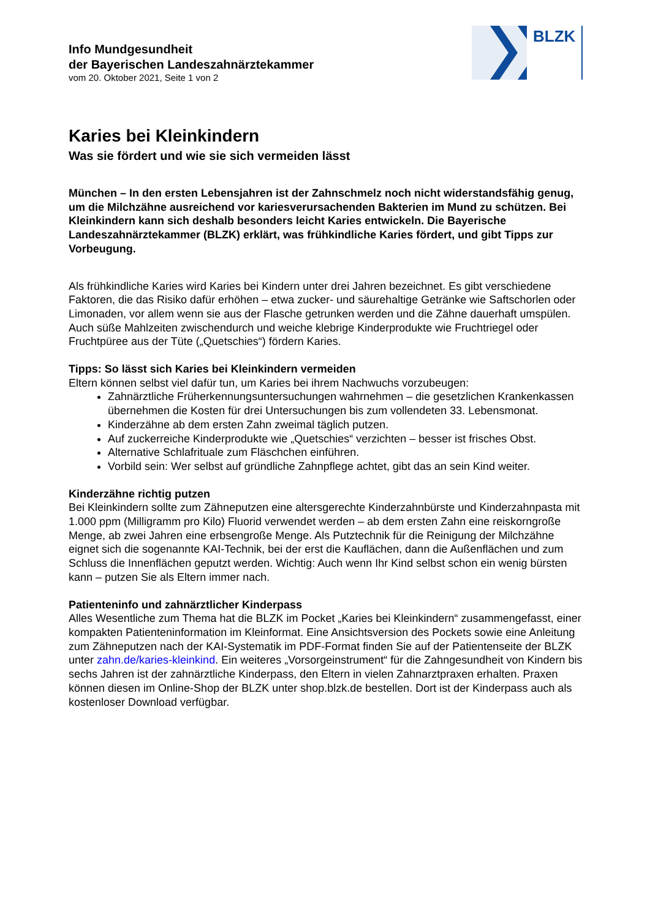BLZK
Info Mundgesundheit
der Bayerischen Landeszahnärztekammer
vom 20. Oktober 2021, Seite 1 von 2
Karies bei Kleinkindern
Was sie fördert und wie sie sich vermeiden lässt
München – In den ersten Lebensjahren ist der Zahnschmelz noch nicht widerstandsfähig genug, um die Milchzähne ausreichend vor kariesverursachenden Bakterien im Mund zu schützen. Bei Kleinkindern kann sich deshalb besonders leicht Karies entwickeln. Die Bayerische Landeszahnärztekammer (BLZK) erklärt, was frühkindliche Karies fördert, und gibt Tipps zur Vorbeugung.
Als frühkindliche Karies wird Karies bei Kindern unter drei Jahren bezeichnet. Es gibt verschiedene Faktoren, die das Risiko dafür erhöhen – etwa zucker- und säurehaltige Getränke wie Saftschorlen oder Limonaden, vor allem wenn sie aus der Flasche getrunken werden und die Zähne dauerhaft umspülen. Auch süße Mahlzeiten zwischendurch und weiche klebrige Kinderprodukte wie Fruchtriegel oder Fruchtpüree aus der Tüte („Quetschies“) fördern Karies.
Tipps: So lässt sich Karies bei Kleinkindern vermeiden
Eltern können selbst viel dafür tun, um Karies bei ihrem Nachwuchs vorzubeugen:
Zahnärztliche Früherkennungsuntersuchungen wahrnehmen – die gesetzlichen Krankenkassen übernehmen die Kosten für drei Untersuchungen bis zum vollendeten 33. Lebensmonat.
Kinderzähne ab dem ersten Zahn zweimal täglich putzen.
Auf zuckerreiche Kinderprodukte wie „Quetschies“ verzichten – besser ist frisches Obst.
Alternative Schlafrituale zum Fläschchen einführen.
Vorbild sein: Wer selbst auf gründliche Zahnpflege achtet, gibt das an sein Kind weiter.
Kinderzähne richtig putzen
Bei Kleinkindern sollte zum Zähneputzen eine altersgerechte Kinderzahnbürste und Kinderzahnpasta mit 1.000 ppm (Milligramm pro Kilo) Fluorid verwendet werden – ab dem ersten Zahn eine reiskorngroße Menge, ab zwei Jahren eine erbsengroße Menge. Als Putztechnik für die Reinigung der Milchzähne eignet sich die sogenannte KAI-Technik, bei der erst die Kauflächen, dann die Außenflächen und zum Schluss die Innenflächen geputzt werden. Wichtig: Auch wenn Ihr Kind selbst schon ein wenig bürsten kann – putzen Sie als Eltern immer nach.
Patienteninfo und zahnärztlicher Kinderpass
Alles Wesentliche zum Thema hat die BLZK im Pocket „Karies bei Kleinkindern“ zusammengefasst, einer kompakten Patienteninformation im Kleinformat. Eine Ansichtsversion des Pockets sowie eine Anleitung zum Zähneputzen nach der KAI-Systematik im PDF-Format finden Sie auf der Patientenseite der BLZK unter zahn.de/karies-kleinkind. Ein weiteres „Vorsorgeinstrument“ für die Zahngesundheit von Kindern bis sechs Jahren ist der zahnärztliche Kinderpass, den Eltern in vielen Zahnarztpraxen erhalten. Praxen können diesen im Online-Shop der BLZK unter shop.blzk.de bestellen. Dort ist der Kinderpass auch als kostenloser Download verfügbar.